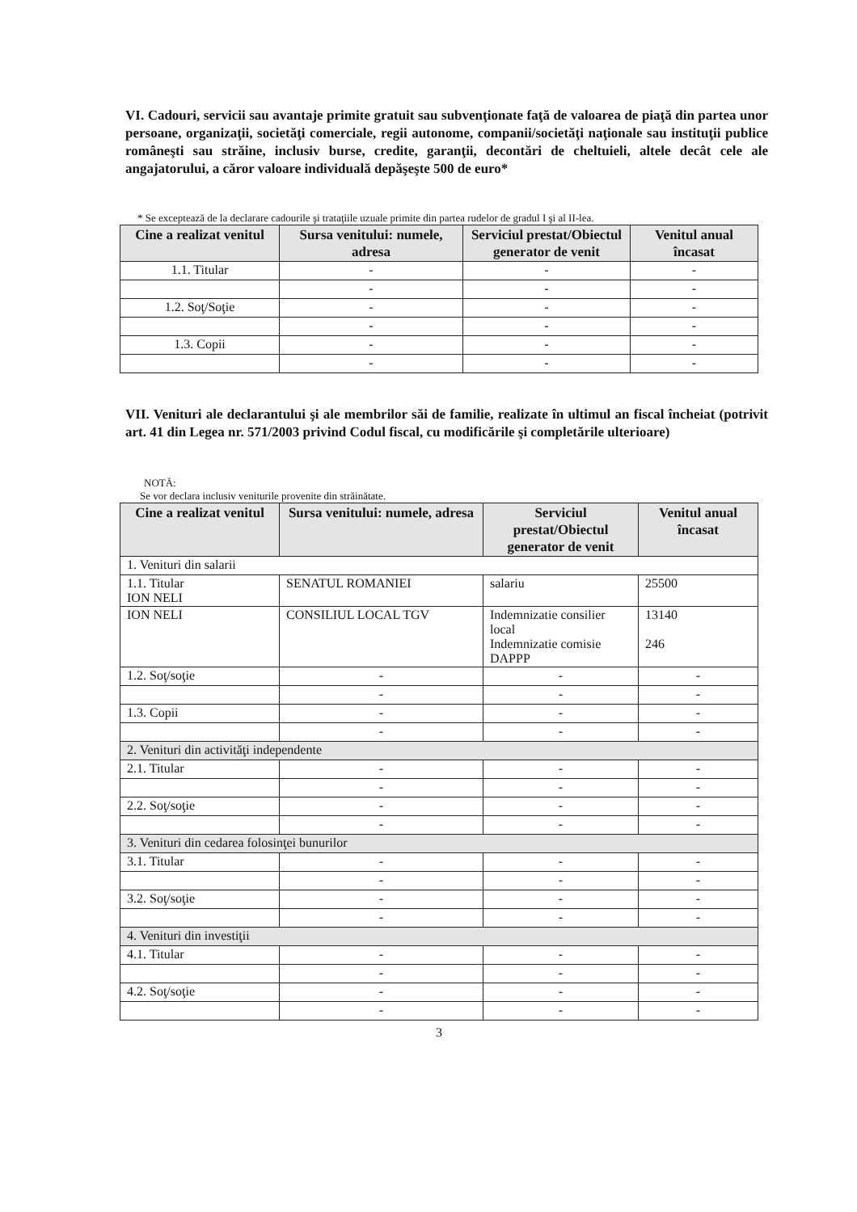VI. Cadouri, servicii sau avantaje primite gratuit sau subvenţionate faţă de valoarea de piaţă din partea unor persoane, organizaţii, societăţi comerciale, regii autonome, companii/societăţi naţionale sau instituţii publice româneşti sau străine, inclusiv burse, credite, garanţii, decontări de cheltuieli, altele decât cele ale angajatorului, a căror valoare individuală depăşeşte 500 de euro*
* Se exceptează de la declarare cadourile şi trataţiile uzuale primite din partea rudelor de gradul I şi al II-lea.
| Cine a realizat venitul | Sursa venitului: numele, adresa | Serviciul prestat/Obiectul generator de venit | Venitul anual încasat |
| --- | --- | --- | --- |
| 1.1. Titular | - | - | - |
| | - | - | - |
| 1.2. Soţ/Soţie | - | - | - |
| | - | - | - |
| 1.3. Copii | - | - | - |
| | - | - | - |
VII. Venituri ale declarantului şi ale membrilor săi de familie, realizate în ultimul an fiscal încheiat (potrivit art. 41 din Legea nr. 571/2003 privind Codul fiscal, cu modificările şi completările ulterioare)
NOTĂ:
Se vor declara inclusiv veniturile provenite din străinătate.
| Cine a realizat venitul | Sursa venitului: numele, adresa | Serviciul prestat/Obiectul generator de venit | Venitul anual încasat |
| --- | --- | --- | --- |
| 1. Venituri din salarii | | | |
| 1.1. Titular ION NELI | SENATUL ROMANIEI | salariu | 25500 |
| ION NELI | CONSILIUL LOCAL TGV | Indemnizatie consilier local Indemnizatie comisie DAPPP | 13140 246 |
| 1.2. Soţ/soţie | - | - | - |
| | - | - | - |
| 1.3. Copii | - | - | - |
| | - | - | - |
| 2. Venituri din activităţi independente | | | |
| 2.1. Titular | - | - | - |
| | - | - | - |
| 2.2. Soţ/soţie | - | - | - |
| | - | - | - |
| 3. Venituri din cedarea folosinţei bunurilor | | | |
| 3.1. Titular | - | - | - |
| | - | - | - |
| 3.2. Soţ/soţie | - | - | - |
| | - | - | - |
| 4. Venituri din investiţii | | | |
| 4.1. Titular | - | - | - |
| | - | - | - |
| 4.2. Soţ/soţie | - | - | - |
| | - | - | - |
3